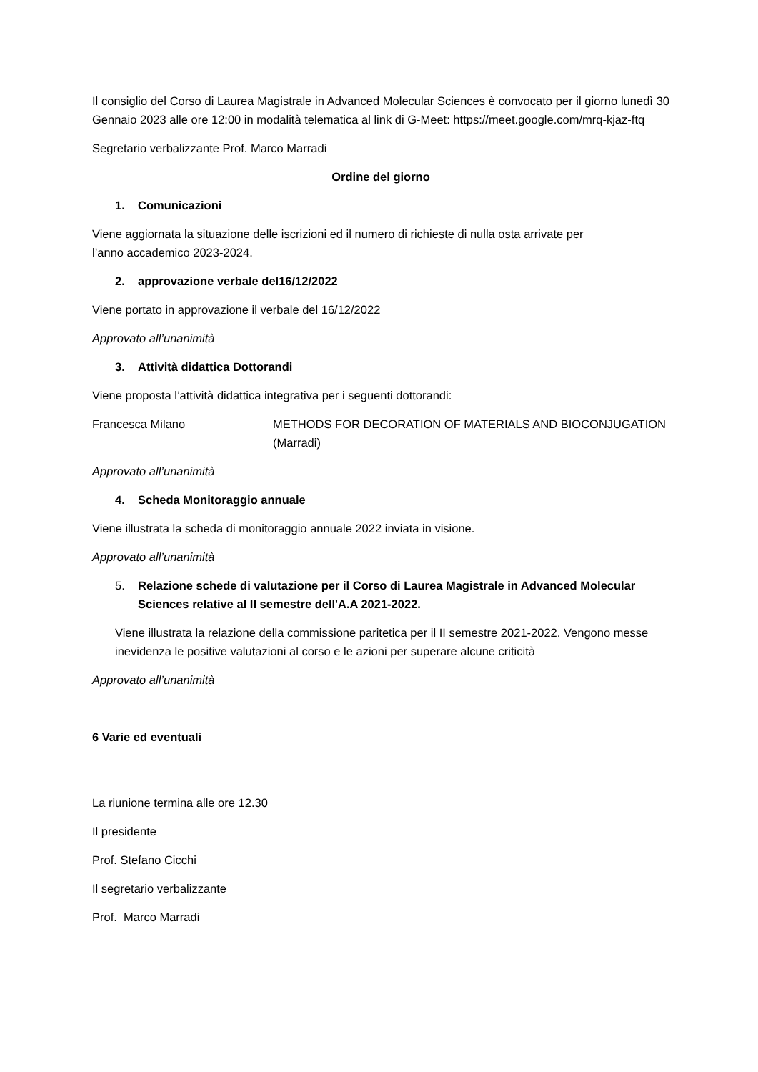Il consiglio del Corso di Laurea Magistrale in Advanced Molecular Sciences è convocato per il giorno lunedì 30 Gennaio 2023 alle ore 12:00 in modalità telematica al link di G-Meet: https://meet.google.com/mrq-kjaz-ftq
Segretario verbalizzante Prof. Marco Marradi
Ordine del giorno
1. Comunicazioni
Viene aggiornata la situazione delle iscrizioni ed il numero di richieste di nulla osta arrivate per
l’anno accademico 2023-2024.
2. approvazione verbale del16/12/2022
Viene portato in approvazione il verbale del 16/12/2022
Approvato all’unanimità
3. Attività didattica Dottorandi
Viene proposta l’attività didattica integrativa per i seguenti dottorandi:
Francesca Milano METHODS FOR DECORATION OF MATERIALS AND BIOCONJUGATION (Marradi)
Approvato all’unanimità
4. Scheda Monitoraggio annuale
Viene illustrata la scheda di monitoraggio annuale 2022 inviata in visione.
Approvato all’unanimità
5. Relazione schede di valutazione per il Corso di Laurea Magistrale in Advanced Molecular Sciences relative al II semestre dell'A.A 2021-2022.
Viene illustrata la relazione della commissione paritetica per il II semestre 2021-2022. Vengono messe inevidenza le positive valutazioni al corso e le azioni per superare alcune criticità
Approvato all’unanimità
6 Varie ed eventuali
La riunione termina alle ore 12.30
Il presidente
Prof. Stefano Cicchi
Il segretario verbalizzante
Prof. Marco Marradi